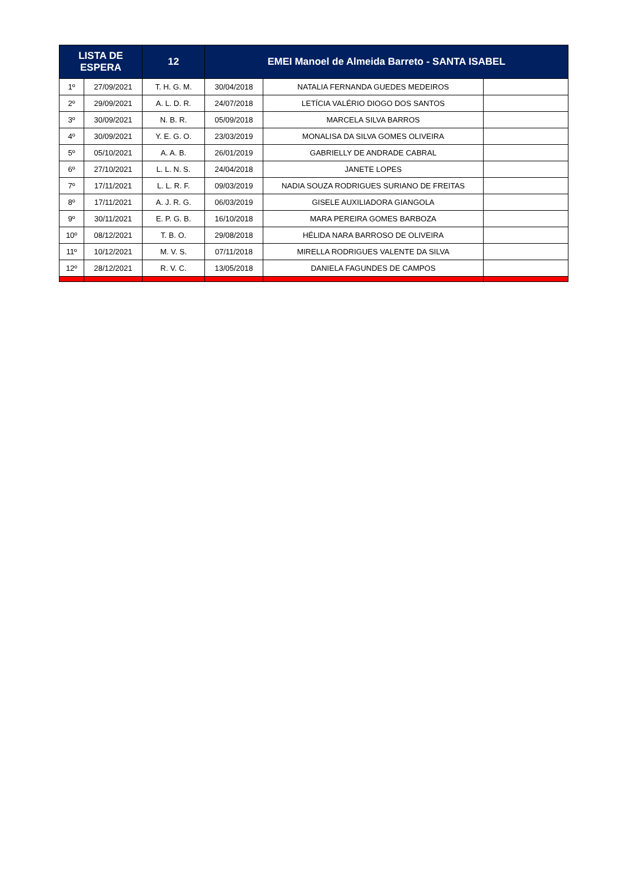| LISTA DE ESPERA | | 12 | EMEI Manoel de Almeida Barreto - SANTA ISABEL | | |
| --- | --- | --- | --- | --- | --- |
| 1º | 27/09/2021 | T. H. G. M. | 30/04/2018 | NATALIA FERNANDA GUEDES MEDEIROS | |
| 2º | 29/09/2021 | A. L. D. R. | 24/07/2018 | LETÍCIA VALÉRIO DIOGO DOS SANTOS | |
| 3º | 30/09/2021 | N. B. R. | 05/09/2018 | MARCELA SILVA BARROS | |
| 4º | 30/09/2021 | Y. E. G. O. | 23/03/2019 | MONALISA DA SILVA GOMES OLIVEIRA | |
| 5º | 05/10/2021 | A. A. B. | 26/01/2019 | GABRIELLY DE ANDRADE CABRAL | |
| 6º | 27/10/2021 | L. L. N. S. | 24/04/2018 | JANETE LOPES | |
| 7º | 17/11/2021 | L. L. R. F. | 09/03/2019 | NADIA SOUZA RODRIGUES SURIANO DE FREITAS | |
| 8º | 17/11/2021 | A. J. R. G. | 06/03/2019 | GISELE AUXILIADORA GIANGOLA | |
| 9º | 30/11/2021 | E. P. G. B. | 16/10/2018 | MARA PEREIRA GOMES BARBOZA | |
| 10º | 08/12/2021 | T. B. O. | 29/08/2018 | HÉLIDA NARA BARROSO DE OLIVEIRA | |
| 11º | 10/12/2021 | M. V. S. | 07/11/2018 | MIRELLA RODRIGUES VALENTE DA SILVA | |
| 12º | 28/12/2021 | R. V. C. | 13/05/2018 | DANIELA FAGUNDES DE CAMPOS | |